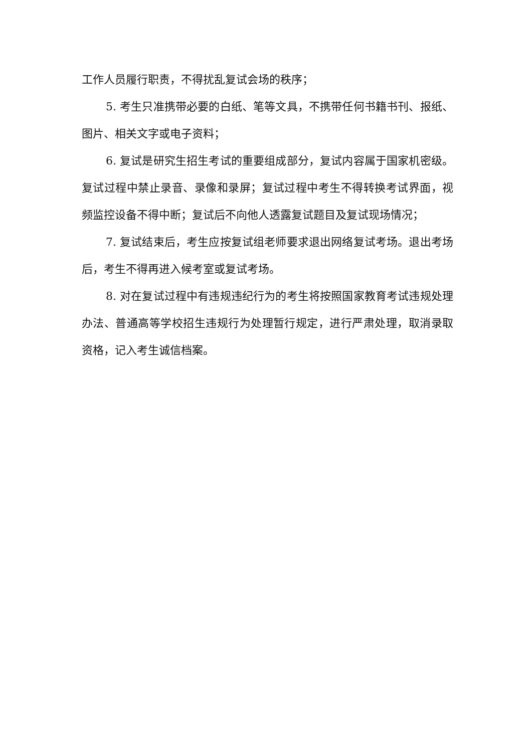工作人员履行职责，不得扰乱复试会场的秩序；
5. 考生只准携带必要的白纸、笔等文具，不携带任何书籍书刊、报纸、图片、相关文字或电子资料；
6. 复试是研究生招生考试的重要组成部分，复试内容属于国家机密级。复试过程中禁止录音、录像和录屏；复试过程中考生不得转换考试界面，视频监控设备不得中断；复试后不向他人透露复试题目及复试现场情况；
7. 复试结束后，考生应按复试组老师要求退出网络复试考场。退出考场后，考生不得再进入候考室或复试考场。
8. 对在复试过程中有违规违纪行为的考生将按照国家教育考试违规处理办法、普通高等学校招生违规行为处理暂行规定，进行严肃处理，取消录取资格，记入考生诚信档案。